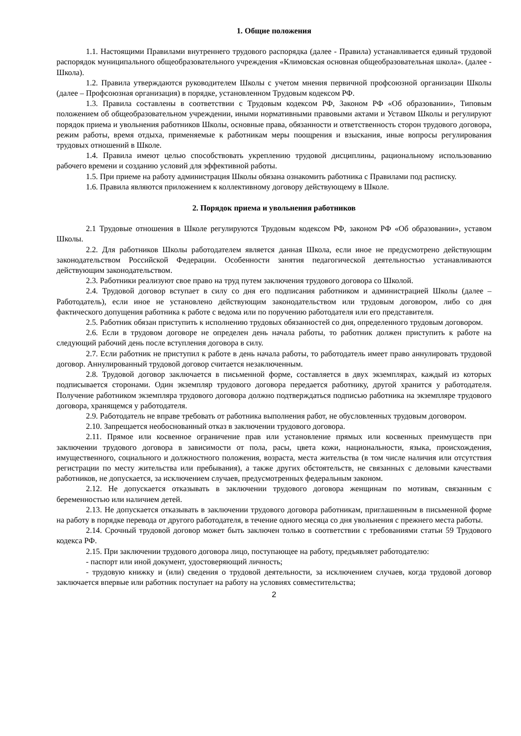1. Общие положения
1.1. Настоящими Правилами внутреннего трудового распорядка (далее - Правила) устанавливается единый трудовой распорядок муниципального общеобразовательного учреждения «Климовская основная общеобразовательная школа». (далее - Школа).
1.2. Правила утверждаются руководителем Школы с учетом мнения первичной профсоюзной организации Школы (далее – Профсоюзная организация) в порядке, установленном Трудовым кодексом РФ.
1.3. Правила составлены в соответствии с Трудовым кодексом РФ, Законом РФ «Об образовании», Типовым положением об общеобразовательном учреждении, иными нормативными правовыми актами и Уставом Школы и регулируют порядок приема и увольнения работников Школы, основные права, обязанности и ответственность сторон трудового договора, режим работы, время отдыха, применяемые к работникам меры поощрения и взыскания, иные вопросы регулирования трудовых отношений в Школе.
1.4. Правила имеют целью способствовать укреплению трудовой дисциплины, рациональному использованию рабочего времени и созданию условий для эффективной работы.
1.5. При приеме на работу администрация Школы обязана ознакомить работника с Правилами под расписку.
1.6. Правила являются приложением к коллективному договору действующему в Школе.
2. Порядок приема и увольнения работников
2.1 Трудовые отношения в Школе регулируются Трудовым кодексом РФ, законом РФ «Об образовании», уставом Школы.
2.2. Для работников Школы работодателем является данная Школа, если иное не предусмотрено действующим законодательством Российской Федерации. Особенности занятия педагогической деятельностью устанавливаются действующим законодательством.
2.3. Работники реализуют свое право на труд путем заключения трудового договора со Школой.
2.4. Трудовой договор вступает в силу со дня его подписания работником и администрацией Школы (далее – Работодатель), если иное не установлено действующим законодательством или трудовым договором, либо со дня фактического допущения работника к работе с ведома или по поручению работодателя или его представителя.
2.5. Работник обязан приступить к исполнению трудовых обязанностей со дня, определенного трудовым договором.
2.6. Если в трудовом договоре не определен день начала работы, то работник должен приступить к работе на следующий рабочий день после вступления договора в силу.
2.7. Если работник не приступил к работе в день начала работы, то работодатель имеет право аннулировать трудовой договор. Аннулированный трудовой договор считается незаключенным.
2.8. Трудовой договор заключается в письменной форме, составляется в двух экземплярах, каждый из которых подписывается сторонами. Один экземпляр трудового договора передается работнику, другой хранится у работодателя. Получение работником экземпляра трудового договора должно подтверждаться подписью работника на экземпляре трудового договора, хранящемся у работодателя.
2.9. Работодатель не вправе требовать от работника выполнения работ, не обусловленных трудовым договором.
2.10. Запрещается необоснованный отказ в заключении трудового договора.
2.11. Прямое или косвенное ограничение прав или установление прямых или косвенных преимуществ при заключении трудового договора в зависимости от пола, расы, цвета кожи, национальности, языка, происхождения, имущественного, социального и должностного положения, возраста, места жительства (в том числе наличия или отсутствия регистрации по месту жительства или пребывания), а также других обстоятельств, не связанных с деловыми качествами работников, не допускается, за исключением случаев, предусмотренных федеральным законом.
2.12. Не допускается отказывать в заключении трудового договора женщинам по мотивам, связанным с беременностью или наличием детей.
2.13. Не допускается отказывать в заключении трудового договора работникам, приглашенным в письменной форме на работу в порядке перевода от другого работодателя, в течение одного месяца со дня увольнения с прежнего места работы.
2.14. Срочный трудовой договор может быть заключен только в соответствии с требованиями статьи 59 Трудового кодекса РФ.
2.15. При заключении трудового договора лицо, поступающее на работу, предъявляет работодателю:
- паспорт или иной документ, удостоверяющий личность;
- трудовую книжку и (или) сведения о трудовой деятельности, за исключением случаев, когда трудовой договор заключается впервые или работник поступает на работу на условиях совместительства;
2